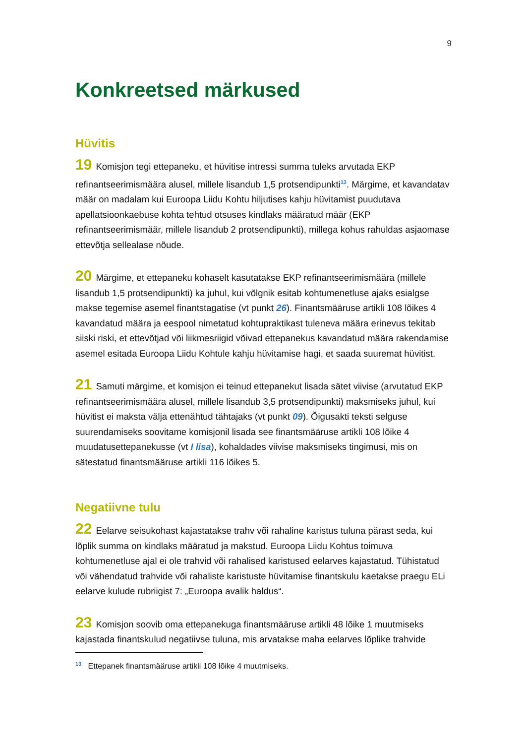9
Konkreetsed märkused
Hüvitis
19 Komisjon tegi ettepaneku, et hüvitise intressi summa tuleks arvutada EKP refinantseerimismäära alusel, millele lisandub 1,5 protsendipunkti<sup>13</sup>. Märgime, et kavandatav määr on madalam kui Euroopa Liidu Kohtu hiljutises kahju hüvitamist puudutava apellatsioonkaebuse kohta tehtud otsuses kindlaks määratud määr (EKP refinantseerimismäär, millele lisandub 2 protsendipunkti), millega kohus rahuldas asjaomase ettevõtja sellealase nõude.
20 Märgime, et ettepaneku kohaselt kasutatakse EKP refinantseerimismäära (millele lisandub 1,5 protsendipunkti) ka juhul, kui võlgnik esitab kohtumenetluse ajaks esialgse makse tegemise asemel finantstagatise (vt punkt 26). Finantsmääruse artikli 108 lõikes 4 kavandatud määra ja eespool nimetatud kohtupraktikast tuleneva määra erinevus tekitab siiski riski, et ettevõtjad või liikmesriigid võivad ettepanekus kavandatud määra rakendamise asemel esitada Euroopa Liidu Kohtule kahju hüvitamise hagi, et saada suuremat hüvitist.
21 Samuti märgime, et komisjon ei teinud ettepanekut lisada sätet viivise (arvutatud EKP refinantseerimismäära alusel, millele lisandub 3,5 protsendipunkti) maksmiseks juhul, kui hüvitist ei maksta välja ettenähtud tähtajaks (vt punkt 09). Õigusakti teksti selguse suurendamiseks soovitame komisjonil lisada see finantsmääruse artikli 108 lõike 4 muudatusettepanekusse (vt I lisa), kohaldades viivise maksmiseks tingimusi, mis on sätestatud finantsmääruse artikli 116 lõikes 5.
Negatiivne tulu
22 Eelarve seisukohast kajastatakse trahv või rahaline karistus tuluna pärast seda, kui lõplik summa on kindlaks määratud ja makstud. Euroopa Liidu Kohtus toimuva kohtumenetluse ajal ei ole trahvid või rahalised karistused eelarves kajastatud. Tühistatud või vähendatud trahvide või rahaliste karistuste hüvitamise finantskulu kaetakse praegu ELi eelarve kulude rubriigist 7: „Euroopa avalik haldus“.
23 Komisjon soovib oma ettepanekuga finantsmääruse artikli 48 lõike 1 muutmiseks kajastada finantskulud negatiivse tuluna, mis arvatakse maha eelarves lõplike trahvide
<sup>13</sup> Ettepanek finantsmääruse artikli 108 lõike 4 muutmiseks.